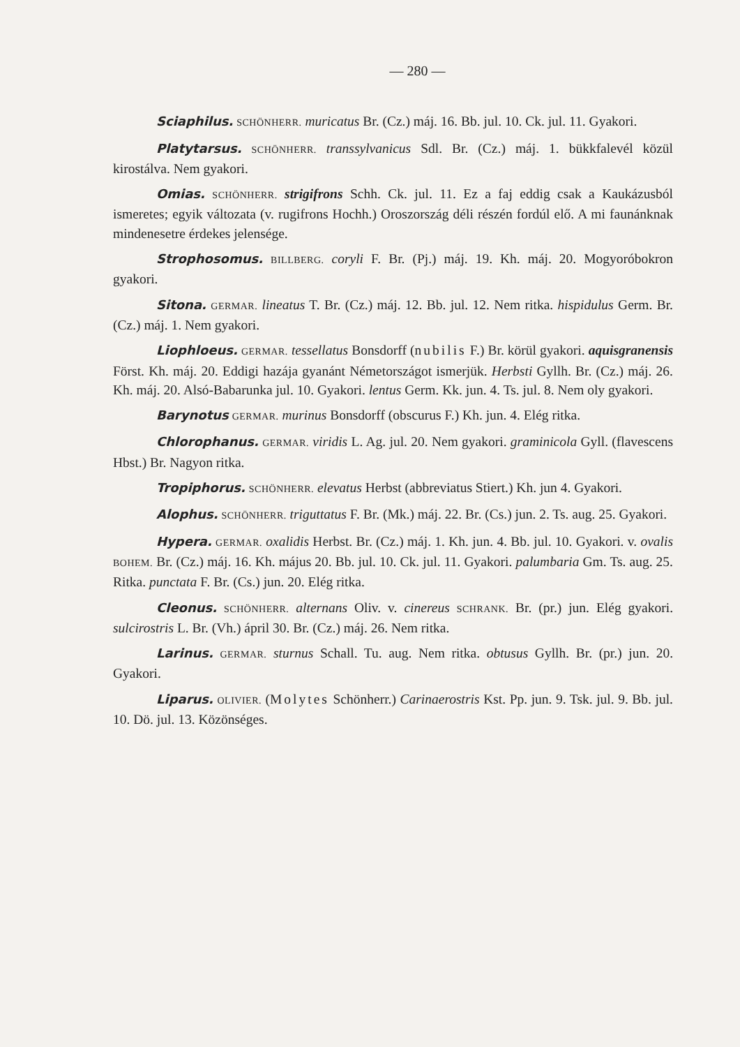— 280 —
Sciaphilus. SCHÖNHERR. muricatus Br. (Cz.) máj. 16. Bb. jul. 10. Ck. jul. 11. Gyakori.
Platytarsus. SCHÖNHERR. transsylvanicus Sdl. Br. (Cz.) máj. 1. bükkfalevél közül kirostálva. Nem gyakori.
Omias. SCHÖNHERR. strigifrons Schh. Ck. jul. 11. Ez a faj eddig csak a Kaukázusból ismeretes; egyik változata (v. rugifrons Hochh.) Oroszország déli részén fordúl elő. A mi faunánknak mindenesetre érdekes jelensége.
Strophosomus. BILLBERG. coryli F. Br. (Pj.) máj. 19. Kh. máj. 20. Mogyoróbokron gyakori.
Sitona. GERMAR. lineatus T. Br. (Cz.) máj. 12. Bb. jul. 12. Nem ritka. hispidulus Germ. Br. (Cz.) máj. 1. Nem gyakori.
Liophloeus. GERMAR. tessellatus Bonsdorff (nubilis F.) Br. körül gyakori. aquisgranensis Först. Kh. máj. 20. Eddigi hazája gyanánt Németországot ismerjük. Herbsti Gyllh. Br. (Cz.) máj. 26. Kh. máj. 20. Alsó-Babarunka jul. 10. Gyakori. lentus Germ. Kk. jun. 4. Ts. jul. 8. Nem oly gyakori.
Barynotus GERMAR. murinus Bonsdorff (obscurus F.) Kh. jun. 4. Elég ritka.
Chlorophanus. GERMAR. viridis L. Ag. jul. 20. Nem gyakori. graminicola Gyll. (flavescens Hbst.) Br. Nagyon ritka.
Tropiphorus. SCHÖNHERR. elevatus Herbst (abbreviatus Stiert.) Kh. jun 4. Gyakori.
Alophus. SCHÖNHERR. triguttatus F. Br. (Mk.) máj. 22. Br. (Cs.) jun. 2. Ts. aug. 25. Gyakori.
Hypera. GERMAR. oxalidis Herbst. Br. (Cz.) máj. 1. Kh. jun. 4. Bb. jul. 10. Gyakori. v. ovalis BOHEM. Br. (Cz.) máj. 16. Kh. május 20. Bb. jul. 10. Ck. jul. 11. Gyakori. palumbaria Gm. Ts. aug. 25. Ritka. punctata F. Br. (Cs.) jun. 20. Elég ritka.
Cleonus. SCHÖNHERR. alternans Oliv. v. cinereus SCHRANK. Br. (pr.) jun. Elég gyakori. sulcirostris L. Br. (Vh.) ápril 30. Br. (Cz.) máj. 26. Nem ritka.
Larinus. GERMAR. sturnus Schall. Tu. aug. Nem ritka. obtusus Gyllh. Br. (pr.) jun. 20. Gyakori.
Liparus. OLIVIER. (Molytes Schönherr.) Carinaerostris Kst. Pp. jun. 9. Tsk. jul. 9. Bb. jul. 10. Dö. jul. 13. Közönséges.